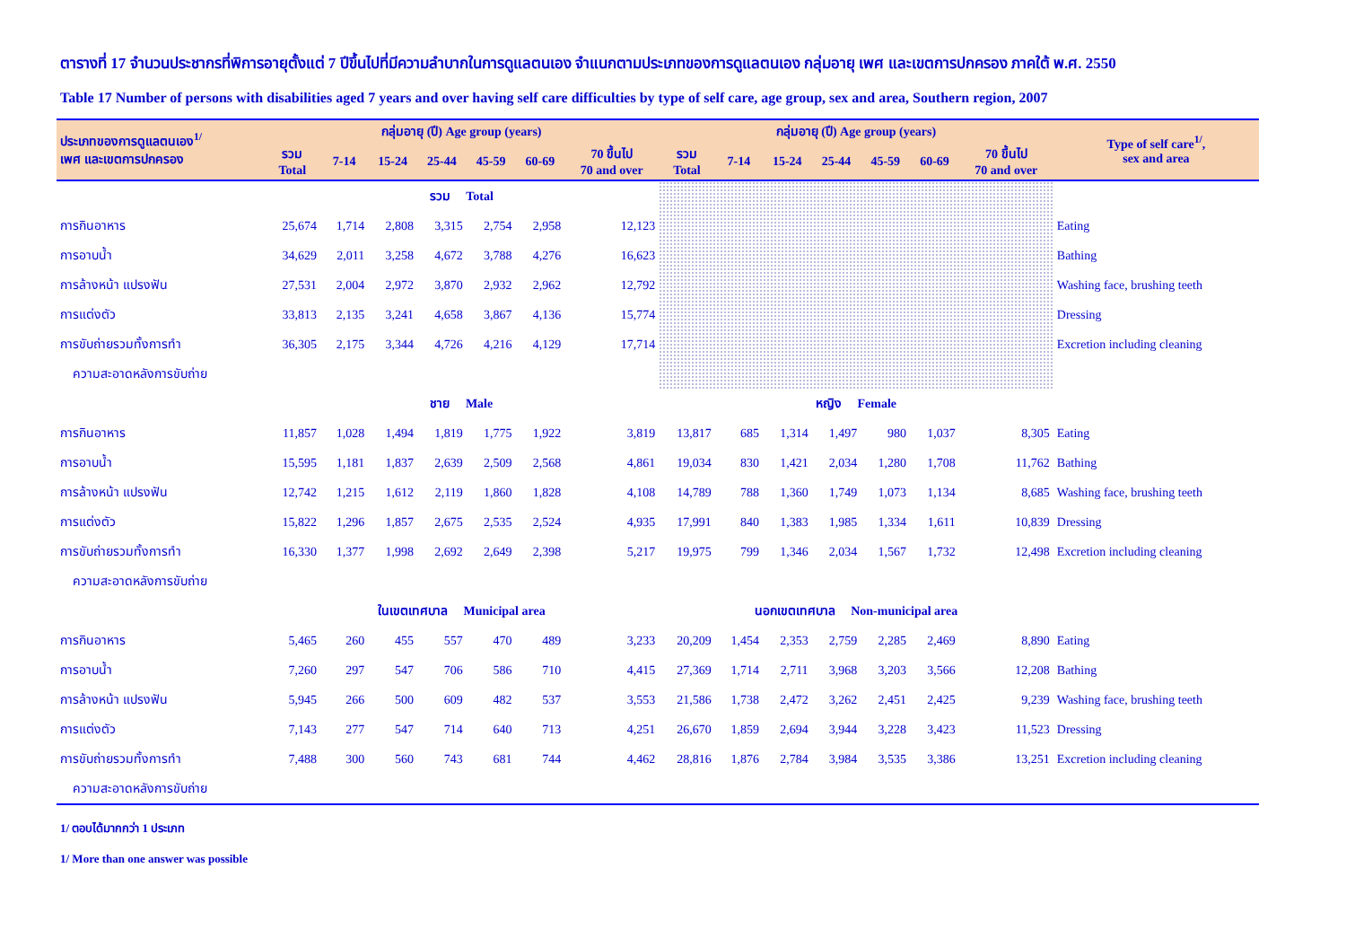ตารางที่ 17 จำนวนประชากรที่พิการอายุตั้งแต่ 7 ปีขึ้นไปที่มีความลำบากในการดูแลตนเอง จำแนกตามประเภทของการดูแลตนเอง กลุ่มอายุ เพศ และเขตการปกครอง ภาคใต้ พ.ศ. 2550
Table 17 Number of persons with disabilities aged 7 years and over having self care difficulties by type of self care, age group, sex and area, Southern region, 2007
| ประเภทของการดูแลตนเอง<sup>1/</sup> เพศ และเขตการปกครอง | กลุ่มอายุ (ปี) Age group (years) | | | | | | | กลุ่มอายุ (ปี) Age group (years) | | | | | | | Type of self care<sup>1/</sup>, sex and area |
| --- | --- | --- | --- | --- | --- | --- | --- | --- | --- | --- | --- | --- | --- | --- | --- |
| | รวม Total | 7-14 | 15-24 | 25-44 | 45-59 | 60-69 | 70 ขึ้นไป 70 and over | รวม Total | 7-14 | 15-24 | 25-44 | 45-59 | 60-69 | 70 ขึ้นไป 70 and over | |
| | รวม Total | | | | | | | | | | | | | | |
| การกินอาหาร | 25,674 | 1,714 | 2,808 | 3,315 | 2,754 | 2,958 | 12,123 | | | | | | | | Eating |
| การอาบน้ำ | 34,629 | 2,011 | 3,258 | 4,672 | 3,788 | 4,276 | 16,623 | | | | | | | | Bathing |
| การล้างหน้า แปรงฟัน | 27,531 | 2,004 | 2,972 | 3,870 | 2,932 | 2,962 | 12,792 | | | | | | | | Washing face, brushing teeth |
| การแต่งตัว | 33,813 | 2,135 | 3,241 | 4,658 | 3,867 | 4,136 | 15,774 | | | | | | | | Dressing |
| การขับถ่ายรวมทั้งการทำ | 36,305 | 2,175 | 3,344 | 4,726 | 4,216 | 4,129 | 17,714 | | | | | | | | Excretion including cleaning |
| ความสะอาดหลังการขับถ่าย | | | | | | | | | | | | | | | |
| | ชาย Male | | | | | | | หญิง Female | | | | | | | |
| การกินอาหาร | 11,857 | 1,028 | 1,494 | 1,819 | 1,775 | 1,922 | 3,819 | 13,817 | 685 | 1,314 | 1,497 | 980 | 1,037 | 8,305 | Eating |
| การอาบน้ำ | 15,595 | 1,181 | 1,837 | 2,639 | 2,509 | 2,568 | 4,861 | 19,034 | 830 | 1,421 | 2,034 | 1,280 | 1,708 | 11,762 | Bathing |
| การล้างหน้า แปรงฟัน | 12,742 | 1,215 | 1,612 | 2,119 | 1,860 | 1,828 | 4,108 | 14,789 | 788 | 1,360 | 1,749 | 1,073 | 1,134 | 8,685 | Washing face, brushing teeth |
| การแต่งตัว | 15,822 | 1,296 | 1,857 | 2,675 | 2,535 | 2,524 | 4,935 | 17,991 | 840 | 1,383 | 1,985 | 1,334 | 1,611 | 10,839 | Dressing |
| การขับถ่ายรวมทั้งการทำ | 16,330 | 1,377 | 1,998 | 2,692 | 2,649 | 2,398 | 5,217 | 19,975 | 799 | 1,346 | 2,034 | 1,567 | 1,732 | 12,498 | Excretion including cleaning |
| ความสะอาดหลังการขับถ่าย | | | | | | | | | | | | | | | |
| | ในเขตเทศบาล Municipal area | | | | | | | นอกเขตเทศบาล Non-municipal area | | | | | | | |
| การกินอาหาร | 5,465 | 260 | 455 | 557 | 470 | 489 | 3,233 | 20,209 | 1,454 | 2,353 | 2,759 | 2,285 | 2,469 | 8,890 | Eating |
| การอาบน้ำ | 7,260 | 297 | 547 | 706 | 586 | 710 | 4,415 | 27,369 | 1,714 | 2,711 | 3,968 | 3,203 | 3,566 | 12,208 | Bathing |
| การล้างหน้า แปรงฟัน | 5,945 | 266 | 500 | 609 | 482 | 537 | 3,553 | 21,586 | 1,738 | 2,472 | 3,262 | 2,451 | 2,425 | 9,239 | Washing face, brushing teeth |
| การแต่งตัว | 7,143 | 277 | 547 | 714 | 640 | 713 | 4,251 | 26,670 | 1,859 | 2,694 | 3,944 | 3,228 | 3,423 | 11,523 | Dressing |
| การขับถ่ายรวมทั้งการทำ | 7,488 | 300 | 560 | 743 | 681 | 744 | 4,462 | 28,816 | 1,876 | 2,784 | 3,984 | 3,535 | 3,386 | 13,251 | Excretion including cleaning |
| ความสะอาดหลังการขับถ่าย | | | | | | | | | | | | | | | |
1/ ตอบได้มากกว่า 1 ประเภท
1/ More than one answer was possible